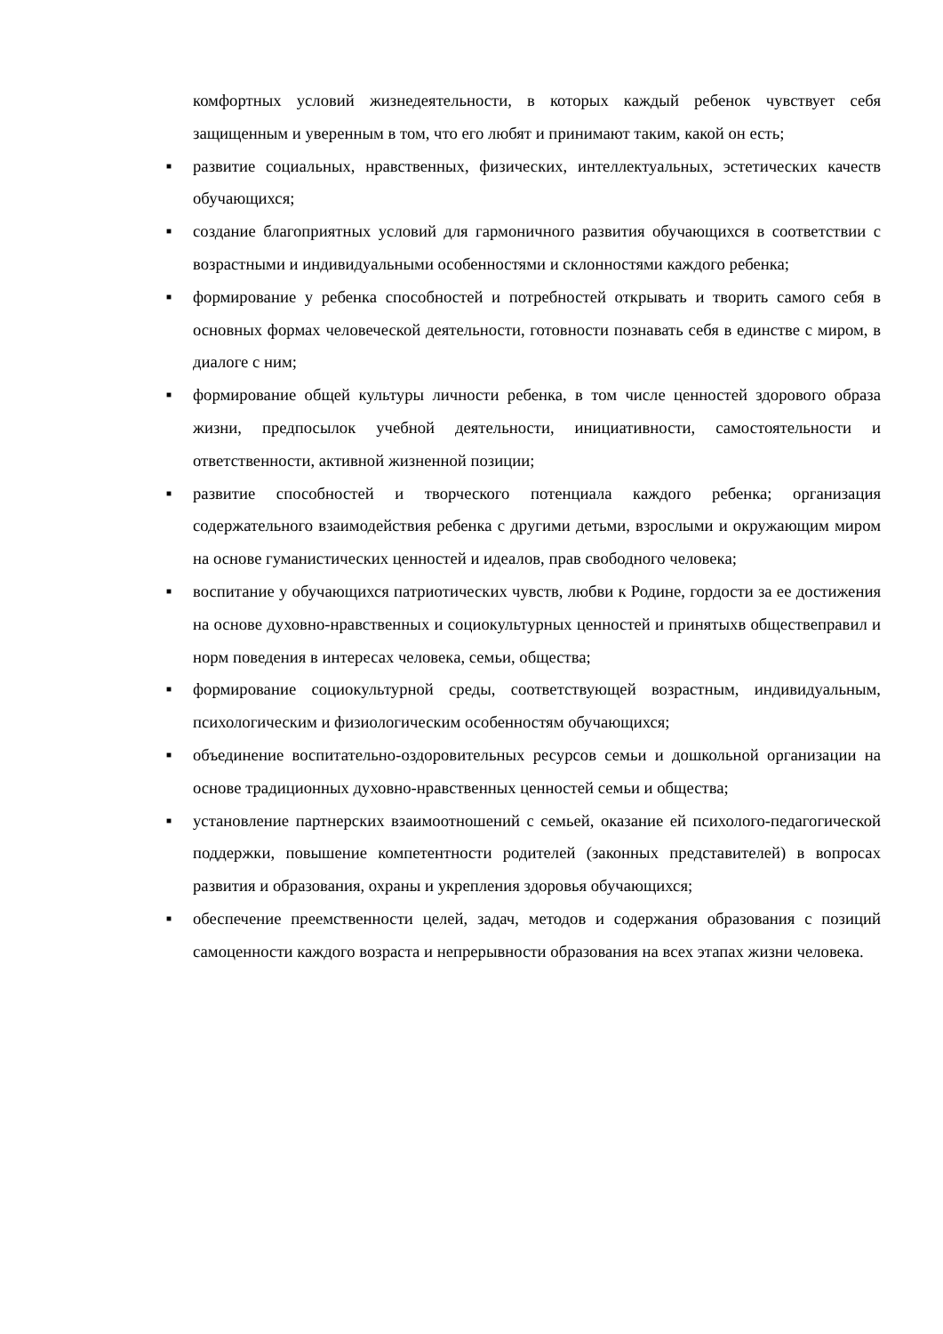комфортных условий жизнедеятельности, в которых каждый ребенок чувствует себя защищенным и уверенным в том, что его любят и принимают таким, какой он есть;
■
развитие социальных, нравственных, физических, интеллектуальных, эстетических качеств обучающихся;
■
создание благоприятных условий для гармоничного развития обучающихся в соответствии с возрастными и индивидуальными особенностями и склонностями каждого ребенка;
■
формирование у ребенка способностей и потребностей открывать и творить самого себя в основных формах человеческой деятельности, готовности познавать себя в единстве с миром, в диалоге с ним;
■
формирование общей культуры личности ребенка, в том числе ценностей здорового образа жизни, предпосылок учебной деятельности, инициативности, самостоятельности и ответственности, активной жизненной позиции;
■
развитие способностей и творческого потенциала каждого ребенка; организация содержательного взаимодействия ребенка с другими детьми, взрослыми и окружающим миром на основе гуманистических ценностей и идеалов, прав свободного человека;
■
воспитание у обучающихся патриотических чувств, любви к Родине, гордости за ее достижения на основе духовно-нравственных и социокультурных ценностей и принятыхв обществеправил и норм поведения в интересах человека, семьи, общества;
■
формирование социокультурной среды, соответствующей возрастным, индивидуальным, психологическим и физиологическим особенностям обучающихся;
■
объединение воспитательно-оздоровительных ресурсов семьи и дошкольной организации на основе традиционных духовно-нравственных ценностей семьи и общества;
■
установление партнерских взаимоотношений с семьей, оказание ей психолого-педагогической поддержки, повышение компетентности родителей (законных представителей) в вопросах развития и образования, охраны и укрепления здоровья обучающихся;
■
обеспечение преемственности целей, задач, методов и содержания образования с позиций самоценности каждого возраста и непрерывности образования на всех этапах жизни человека.